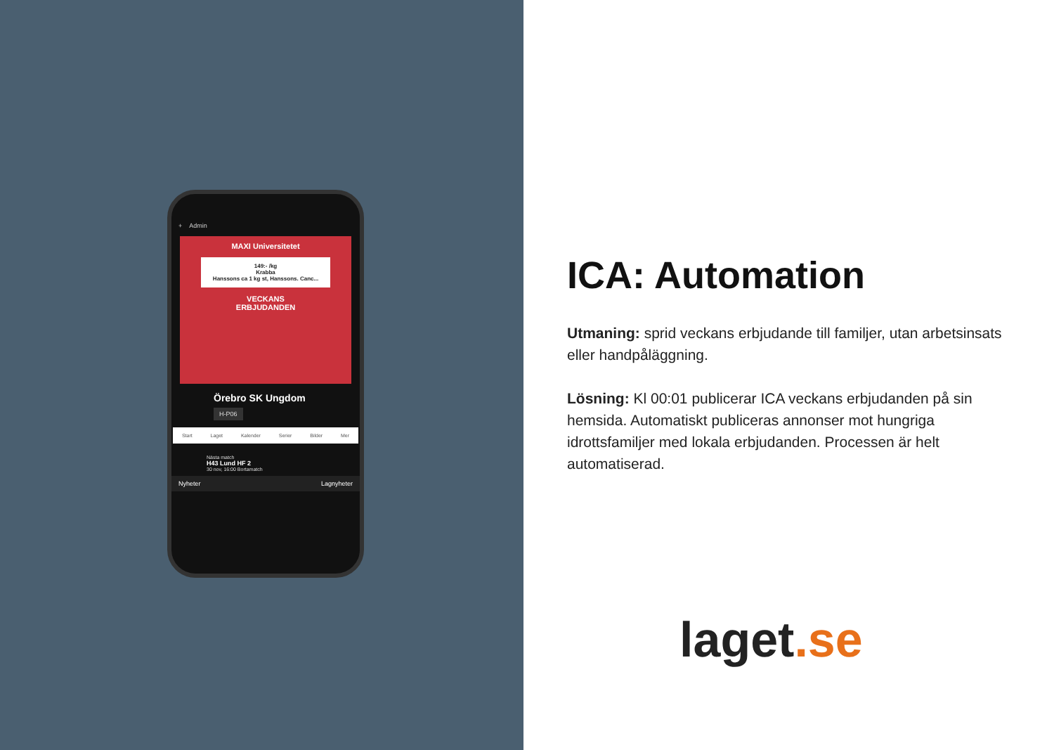+ Admin
MAXI Universitetet
149:- /kg
Krabba
Hanssons ca 1 kg st, Hanssons. Canc...
VECKANS
ERBJUDANDEN
Örebro SK Ungdom
H-P06
Start Laget Kalender Serier Bilder Mer
Nästa match
H43 Lund HF 2
30 nov, 16:00 Bortamatch
Nyheter Lagnyheter
ICA: Automation
Utmaning: sprid veckans erbjudande till familjer, utan arbetsinsats eller handpåläggning.
Lösning: Kl 00:01 publicerar ICA veckans erbjudanden på sin hemsida. Automatiskt publiceras annonser mot hungriga idrottsfamiljer med lokala erbjudanden. Processen är helt automatiserad.
laget.se